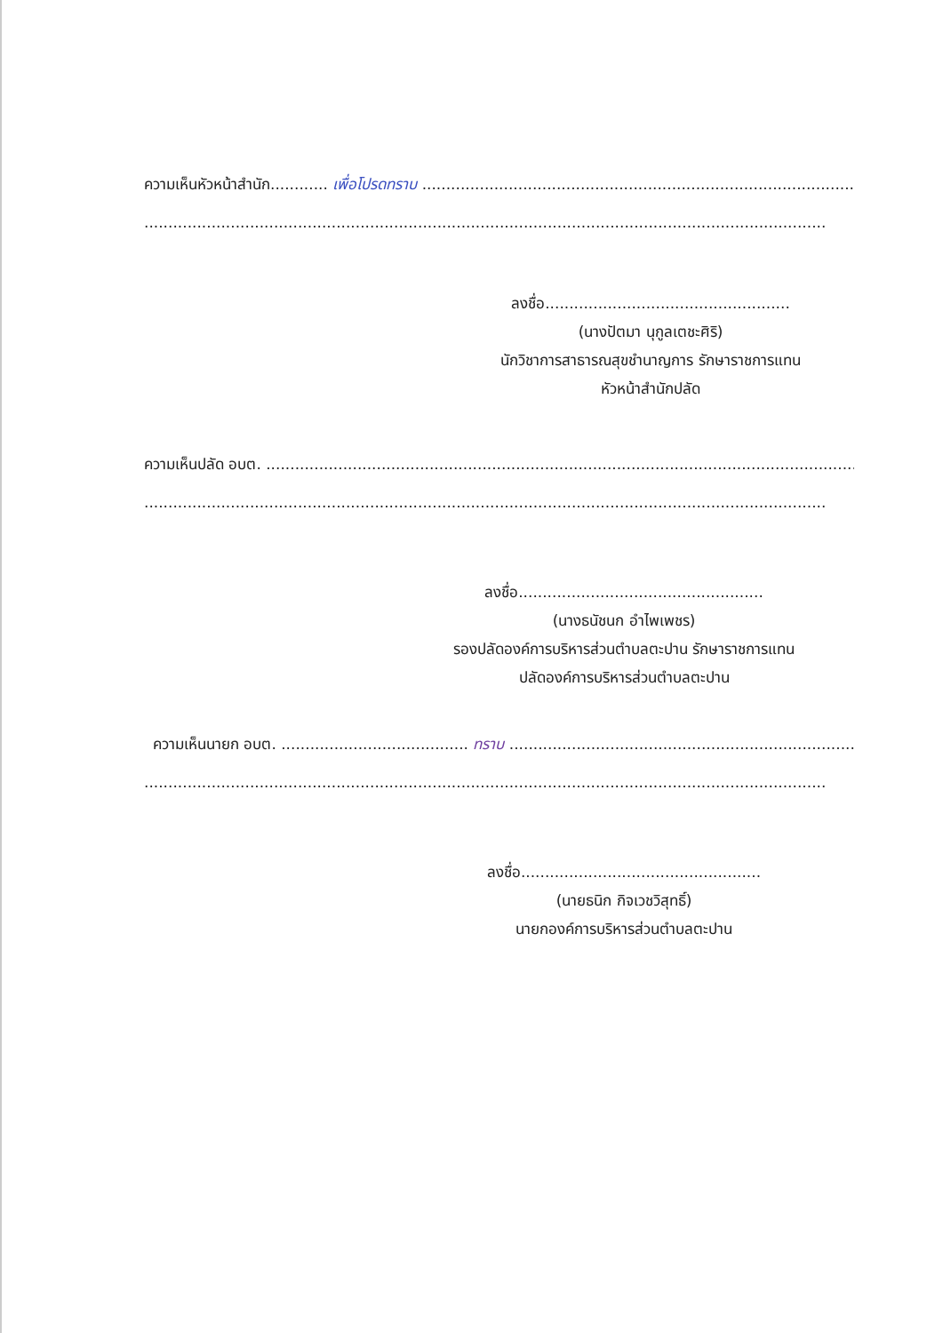ความเห็นหัวหน้าสำนัก............ เพื่อโปรดทราบ ...............................................................................................
..............................................................................................................................................
ลงชื่อ...................................................
(นางปัตมา นุกูลเตชะศิริ)
นักวิชาการสาธารณสุขชำนาญการ รักษาราชการแทน
หัวหน้าสำนักปลัด
ความเห็นปลัด อบต. ..............................................................................................................................
..............................................................................................................................................
ลงชื่อ...................................................
(นางธนัชนก อำไพเพชร)
รองปลัดองค์การบริหารส่วนตำบลตะปาน รักษาราชการแทน
ปลัดองค์การบริหารส่วนตำบลตะปาน
ความเห็นนายก อบต. ....................................... ทราบ ..........................................................................
..............................................................................................................................................
ลงชื่อ..................................................
(นายธนิก กิจเวชวิสุทธิ์)
นายกองค์การบริหารส่วนตำบลตะปาน